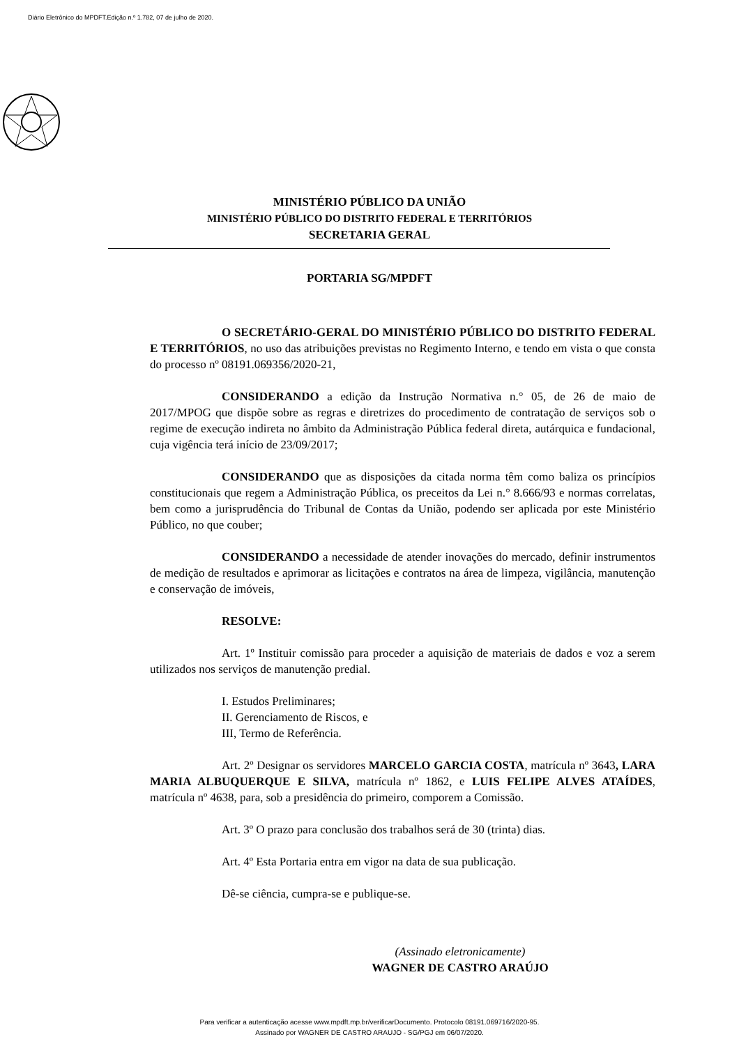Diário Eletrônico do MPDFT.Edição n.º 1.782, 07 de julho de 2020.
MINISTÉRIO PÚBLICO DA UNIÃO
MINISTÉRIO PÚBLICO DO DISTRITO FEDERAL E TERRITÓRIOS
SECRETARIA GERAL
PORTARIA SG/MPDFT
O SECRETÁRIO-GERAL DO MINISTÉRIO PÚBLICO DO DISTRITO FEDERAL E TERRITÓRIOS, no uso das atribuições previstas no Regimento Interno, e tendo em vista o que consta do processo nº 08191.069356/2020-21,
CONSIDERANDO a edição da Instrução Normativa n.° 05, de 26 de maio de 2017/MPOG que dispõe sobre as regras e diretrizes do procedimento de contratação de serviços sob o regime de execução indireta no âmbito da Administração Pública federal direta, autárquica e fundacional, cuja vigência terá início de 23/09/2017;
CONSIDERANDO que as disposições da citada norma têm como baliza os princípios constitucionais que regem a Administração Pública, os preceitos da Lei n.° 8.666/93 e normas correlatas, bem como a jurisprudência do Tribunal de Contas da União, podendo ser aplicada por este Ministério Público, no que couber;
CONSIDERANDO a necessidade de atender inovações do mercado, definir instrumentos de medição de resultados e aprimorar as licitações e contratos na área de limpeza, vigilância, manutenção e conservação de imóveis,
RESOLVE:
Art. 1º Instituir comissão para proceder a aquisição de materiais de dados e voz a serem utilizados nos serviços de manutenção predial.
I. Estudos Preliminares;
II. Gerenciamento de Riscos, e
III, Termo de Referência.
Art. 2º Designar os servidores MARCELO GARCIA COSTA, matrícula nº 3643, LARA MARIA ALBUQUERQUE E SILVA, matrícula nº 1862, e LUIS FELIPE ALVES ATAÍDES, matrícula nº 4638, para, sob a presidência do primeiro, comporem a Comissão.
Art. 3º O prazo para conclusão dos trabalhos será de 30 (trinta) dias.
Art. 4º Esta Portaria entra em vigor na data de sua publicação.
Dê-se ciência, cumpra-se e publique-se.
(Assinado eletronicamente)
WAGNER DE CASTRO ARAÚJO
Para verificar a autenticação acesse www.mpdft.mp.br/verificarDocumento. Protocolo 08191.069716/2020-95.
Assinado por WAGNER DE CASTRO ARAUJO - SG/PGJ em 06/07/2020.